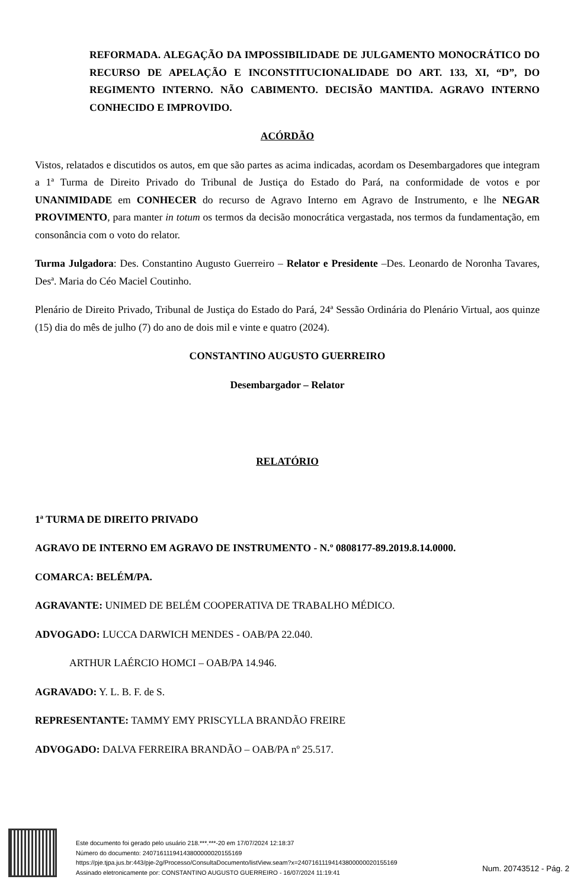REFORMADA. ALEGAÇÃO DA IMPOSSIBILIDADE DE JULGAMENTO MONOCRÁTICO DO RECURSO DE APELAÇÃO E INCONSTITUCIONALIDADE DO ART. 133, XI, “D”, DO REGIMENTO INTERNO. NÃO CABIMENTO. DECISÃO MANTIDA. AGRAVO INTERNO CONHECIDO E IMPROVIDO.
ACÓRDÃO
Vistos, relatados e discutidos os autos, em que são partes as acima indicadas, acordam os Desembargadores que integram a 1ª Turma de Direito Privado do Tribunal de Justiça do Estado do Pará, na conformidade de votos e por UNANIMIDADE em CONHECER do recurso de Agravo Interno em Agravo de Instrumento, e lhe NEGAR PROVIMENTO, para manter in totum os termos da decisão monocrática vergastada, nos termos da fundamentação, em consonância com o voto do relator.
Turma Julgadora: Des. Constantino Augusto Guerreiro – Relator e Presidente –Des. Leonardo de Noronha Tavares, Desª. Maria do Céo Maciel Coutinho.
Plenário de Direito Privado, Tribunal de Justiça do Estado do Pará, 24ª Sessão Ordinária do Plenário Virtual, aos quinze (15) dia do mês de julho (7) do ano de dois mil e vinte e quatro (2024).
CONSTANTINO AUGUSTO GUERREIRO
Desembargador – Relator
RELATÓRIO
1ª TURMA DE DIREITO PRIVADO
AGRAVO DE INTERNO EM AGRAVO DE INSTRUMENTO - N.º 0808177-89.2019.8.14.0000.
COMARCA: BELÉM/PA.
AGRAVANTE: UNIMED DE BELÉM COOPERATIVA DE TRABALHO MÉDICO.
ADVOGADO: LUCCA DARWICH MENDES - OAB/PA 22.040.
ARTHUR LAÉRCIO HOMCI – OAB/PA 14.946.
AGRAVADO: Y. L. B. F. de S.
REPRESENTANTE: TAMMY EMY PRISCYLLA BRANDÃO FREIRE
ADVOGADO: DALVA FERREIRA BRANDÃO – OAB/PA nº 25.517.
Este documento foi gerado pelo usuário 218.***.***-20 em 17/07/2024 12:18:37
Número do documento: 24071611194143800000020155169
https://pje.tjpa.jus.br:443/pje-2g/Processo/ConsultaDocumento/listView.seam?x=24071611194143800000020155169
Assinado eletronicamente por: CONSTANTINO AUGUSTO GUERREIRO - 16/07/2024 11:19:41
Num. 20743512 - Pág. 2